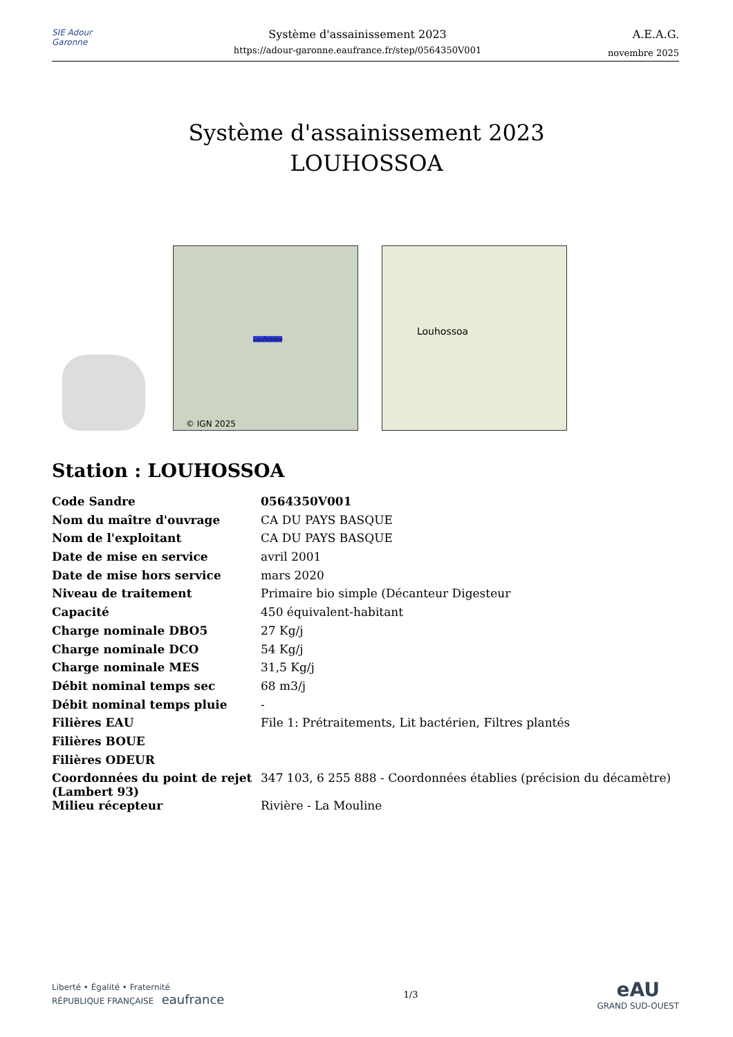SIE Adour Garonne
Système d'assainissement 2023
https://adour-garonne.eaufrance.fr/step/0564350V001
A.E.A.G.
novembre 2025
Système d'assainissement 2023
LOUHOSSOA
Louhossoa
© IGN 2025
Louhossoa
Station : LOUHOSSOA
| Code Sandre | 0564350V001 |
| Nom du maître d'ouvrage | CA DU PAYS BASQUE |
| Nom de l'exploitant | CA DU PAYS BASQUE |
| Date de mise en service | avril 2001 |
| Date de mise hors service | mars 2020 |
| Niveau de traitement | Primaire bio simple (Décanteur Digesteur |
| Capacité | 450 équivalent-habitant |
| Charge nominale DBO5 | 27 Kg/j |
| Charge nominale DCO | 54 Kg/j |
| Charge nominale MES | 31,5 Kg/j |
| Débit nominal temps sec | 68 m3/j |
| Débit nominal temps pluie | - |
| Filières EAU | File 1: Prétraitements, Lit bactérien, Filtres plantés |
| Filières BOUE | |
| Filières ODEUR | |
| Coordonnées du point de rejet (Lambert 93) | 347 103, 6 255 888 - Coordonnées établies (précision du décamètre) |
| Milieu récepteur | Rivière - La Mouline |
Liberté • Égalité • Fraternité
RÉPUBLIQUE FRANÇAISE eaufrance
1/3
eAU
GRAND SUD-OUEST